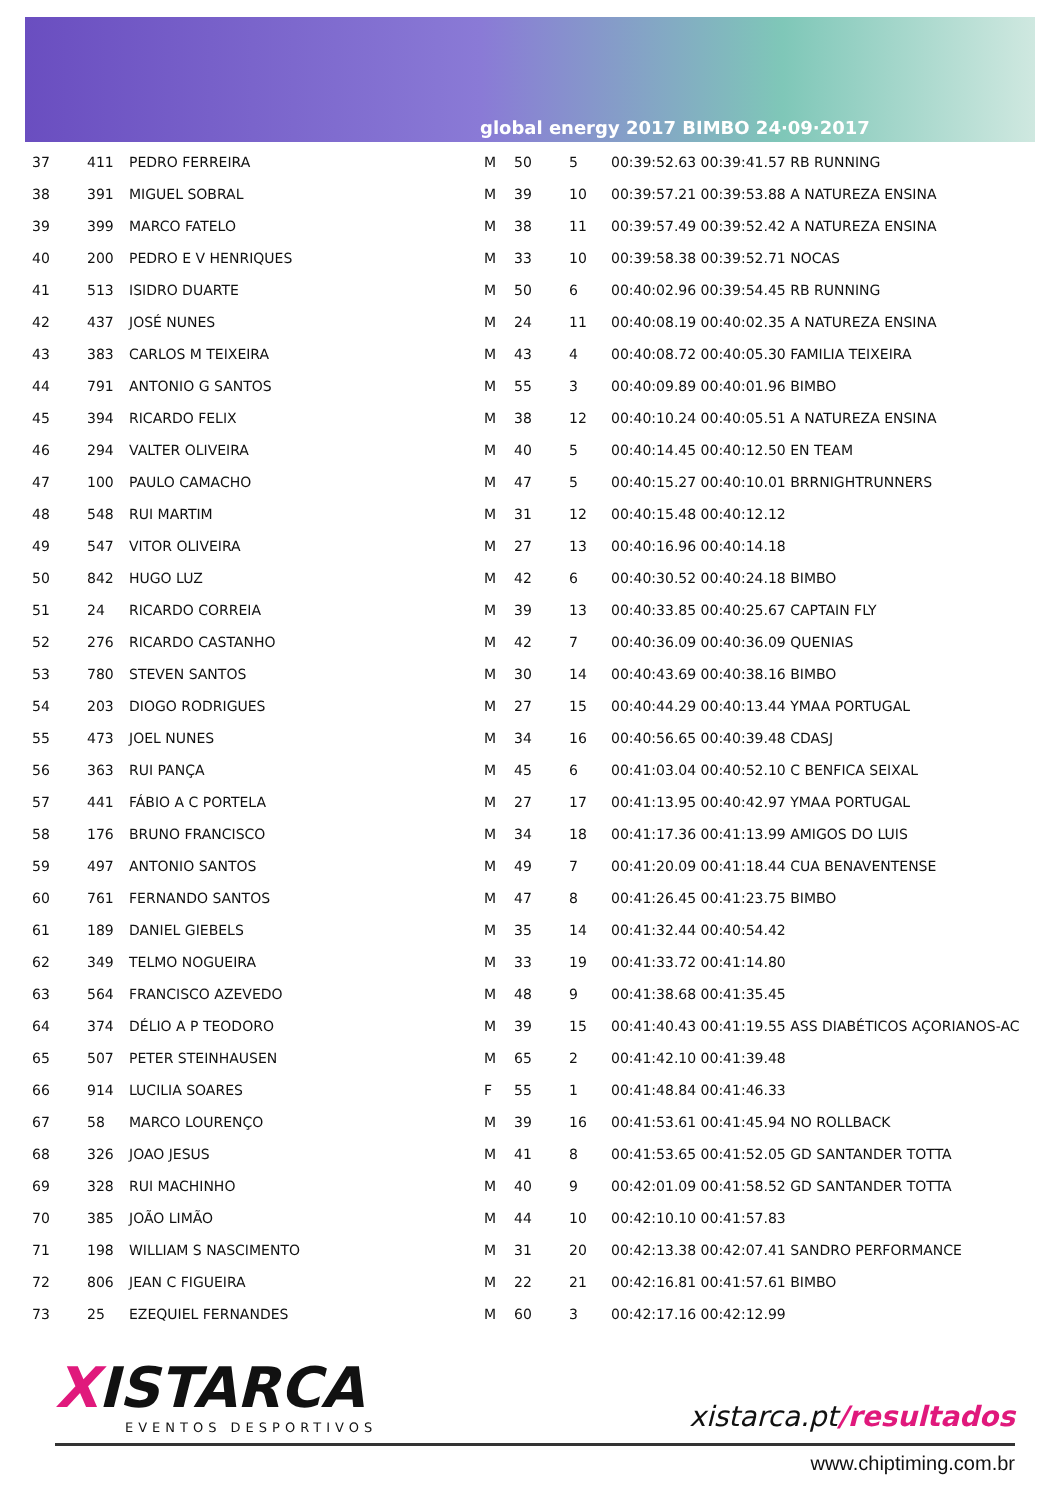global energy 2017 BIMBO 24·09·2017
| 37 | 411 | PEDRO FERREIRA | M | 50 | 5 | 00:39:52.63 00:39:41.57 RB RUNNING |
| 38 | 391 | MIGUEL SOBRAL | M | 39 | 10 | 00:39:57.21 00:39:53.88 A NATUREZA ENSINA |
| 39 | 399 | MARCO FATELO | M | 38 | 11 | 00:39:57.49 00:39:52.42 A NATUREZA ENSINA |
| 40 | 200 | PEDRO E V HENRIQUES | M | 33 | 10 | 00:39:58.38 00:39:52.71 NOCAS |
| 41 | 513 | ISIDRO DUARTE | M | 50 | 6 | 00:40:02.96 00:39:54.45 RB RUNNING |
| 42 | 437 | JOSÉ NUNES | M | 24 | 11 | 00:40:08.19 00:40:02.35 A NATUREZA ENSINA |
| 43 | 383 | CARLOS M TEIXEIRA | M | 43 | 4 | 00:40:08.72 00:40:05.30 FAMILIA TEIXEIRA |
| 44 | 791 | ANTONIO G SANTOS | M | 55 | 3 | 00:40:09.89 00:40:01.96 BIMBO |
| 45 | 394 | RICARDO FELIX | M | 38 | 12 | 00:40:10.24 00:40:05.51 A NATUREZA ENSINA |
| 46 | 294 | VALTER OLIVEIRA | M | 40 | 5 | 00:40:14.45 00:40:12.50 EN TEAM |
| 47 | 100 | PAULO CAMACHO | M | 47 | 5 | 00:40:15.27 00:40:10.01 BRRNIGHTRUNNERS |
| 48 | 548 | RUI MARTIM | M | 31 | 12 | 00:40:15.48 00:40:12.12 |
| 49 | 547 | VITOR OLIVEIRA | M | 27 | 13 | 00:40:16.96 00:40:14.18 |
| 50 | 842 | HUGO LUZ | M | 42 | 6 | 00:40:30.52 00:40:24.18 BIMBO |
| 51 | 24 | RICARDO CORREIA | M | 39 | 13 | 00:40:33.85 00:40:25.67 CAPTAIN FLY |
| 52 | 276 | RICARDO CASTANHO | M | 42 | 7 | 00:40:36.09 00:40:36.09 QUENIAS |
| 53 | 780 | STEVEN SANTOS | M | 30 | 14 | 00:40:43.69 00:40:38.16 BIMBO |
| 54 | 203 | DIOGO RODRIGUES | M | 27 | 15 | 00:40:44.29 00:40:13.44 YMAA PORTUGAL |
| 55 | 473 | JOEL NUNES | M | 34 | 16 | 00:40:56.65 00:40:39.48 CDASJ |
| 56 | 363 | RUI PANÇA | M | 45 | 6 | 00:41:03.04 00:40:52.10 C BENFICA SEIXAL |
| 57 | 441 | FÁBIO A C PORTELA | M | 27 | 17 | 00:41:13.95 00:40:42.97 YMAA PORTUGAL |
| 58 | 176 | BRUNO FRANCISCO | M | 34 | 18 | 00:41:17.36 00:41:13.99 AMIGOS DO LUIS |
| 59 | 497 | ANTONIO SANTOS | M | 49 | 7 | 00:41:20.09 00:41:18.44 CUA BENAVENTENSE |
| 60 | 761 | FERNANDO SANTOS | M | 47 | 8 | 00:41:26.45 00:41:23.75 BIMBO |
| 61 | 189 | DANIEL GIEBELS | M | 35 | 14 | 00:41:32.44 00:40:54.42 |
| 62 | 349 | TELMO NOGUEIRA | M | 33 | 19 | 00:41:33.72 00:41:14.80 |
| 63 | 564 | FRANCISCO AZEVEDO | M | 48 | 9 | 00:41:38.68 00:41:35.45 |
| 64 | 374 | DÉLIO A P TEODORO | M | 39 | 15 | 00:41:40.43 00:41:19.55 ASS DIABÉTICOS AÇORIANOS-AC |
| 65 | 507 | PETER STEINHAUSEN | M | 65 | 2 | 00:41:42.10 00:41:39.48 |
| 66 | 914 | LUCILIA SOARES | F | 55 | 1 | 00:41:48.84 00:41:46.33 |
| 67 | 58 | MARCO LOURENÇO | M | 39 | 16 | 00:41:53.61 00:41:45.94 NO ROLLBACK |
| 68 | 326 | JOAO JESUS | M | 41 | 8 | 00:41:53.65 00:41:52.05 GD SANTANDER TOTTA |
| 69 | 328 | RUI MACHINHO | M | 40 | 9 | 00:42:01.09 00:41:58.52 GD SANTANDER TOTTA |
| 70 | 385 | JOÃO LIMÃO | M | 44 | 10 | 00:42:10.10 00:41:57.83 |
| 71 | 198 | WILLIAM S NASCIMENTO | M | 31 | 20 | 00:42:13.38 00:42:07.41 SANDRO PERFORMANCE |
| 72 | 806 | JEAN C FIGUEIRA | M | 22 | 21 | 00:42:16.81 00:41:57.61 BIMBO |
| 73 | 25 | EZEQUIEL FERNANDES | M | 60 | 3 | 00:42:17.16 00:42:12.99 |
XISTARCA
EVENTOS DESPORTIVOS
xistarca.pt/resultados
www.chiptiming.com.br